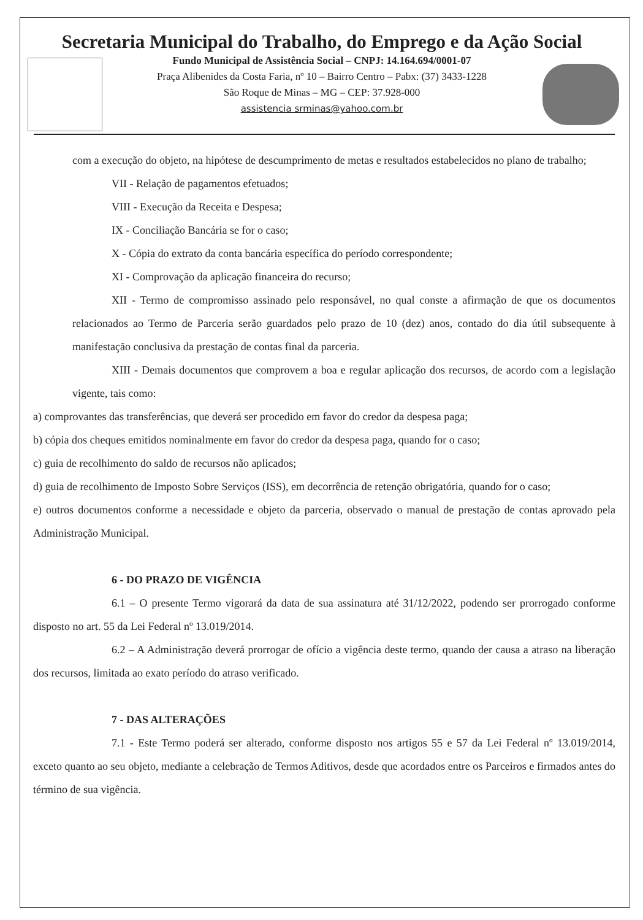Secretaria Municipal do Trabalho, do Emprego e da Ação Social
Fundo Municipal de Assistência Social – CNPJ: 14.164.694/0001-07
Praça Alibenides da Costa Faria, nº 10 – Bairro Centro – Pabx: (37) 3433-1228
São Roque de Minas – MG – CEP: 37.928-000
assistencia srminas@yahoo.com.br
com a execução do objeto, na hipótese de descumprimento de metas e resultados estabelecidos no plano de trabalho;
VII - Relação de pagamentos efetuados;
VIII - Execução da Receita e Despesa;
IX - Conciliação Bancária se for o caso;
X - Cópia do extrato da conta bancária específica do período correspondente;
XI - Comprovação da aplicação financeira do recurso;
XII - Termo de compromisso assinado pelo responsável, no qual conste a afirmação de que os documentos relacionados ao Termo de Parceria serão guardados pelo prazo de 10 (dez) anos, contado do dia útil subsequente à manifestação conclusiva da prestação de contas final da parceria.
XIII - Demais documentos que comprovem a boa e regular aplicação dos recursos, de acordo com a legislação vigente, tais como:
a) comprovantes das transferências, que deverá ser procedido em favor do credor da despesa paga;
b) cópia dos cheques emitidos nominalmente em favor do credor da despesa paga, quando for o caso;
c) guia de recolhimento do saldo de recursos não aplicados;
d) guia de recolhimento de Imposto Sobre Serviços (ISS), em decorrência de retenção obrigatória, quando for o caso;
e) outros documentos conforme a necessidade e objeto da parceria, observado o manual de prestação de contas aprovado pela Administração Municipal.
6 - DO PRAZO DE VIGÊNCIA
6.1 – O presente Termo vigorará da data de sua assinatura até 31/12/2022, podendo ser prorrogado conforme disposto no art. 55 da Lei Federal nº 13.019/2014.
6.2 – A Administração deverá prorrogar de ofício a vigência deste termo, quando der causa a atraso na liberação dos recursos, limitada ao exato período do atraso verificado.
7 - DAS ALTERAÇÕES
7.1 - Este Termo poderá ser alterado, conforme disposto nos artigos 55 e 57 da Lei Federal nº 13.019/2014, exceto quanto ao seu objeto, mediante a celebração de Termos Aditivos, desde que acordados entre os Parceiros e firmados antes do término de sua vigência.